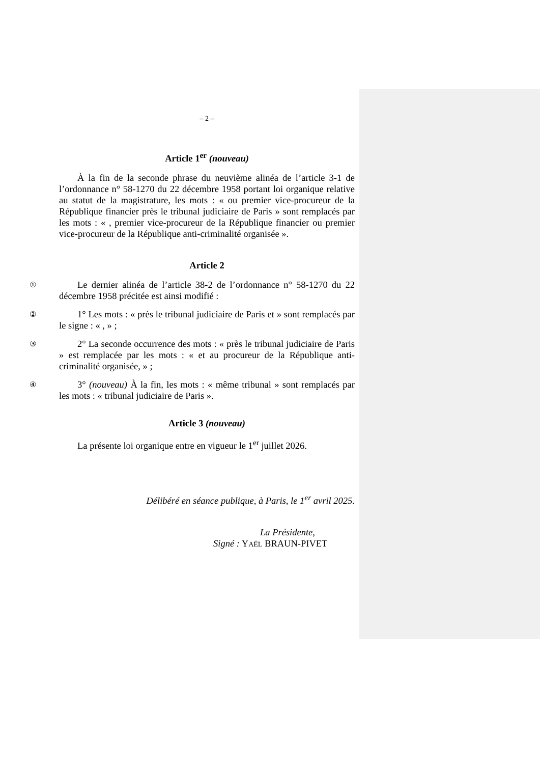– 2 –
Article 1<sup>er</sup> (nouveau)
À la fin de la seconde phrase du neuvième alinéa de l’article 3-1 de l’ordonnance n° 58-1270 du 22 décembre 1958 portant loi organique relative au statut de la magistrature, les mots : « ou premier vice-procureur de la République financier près le tribunal judiciaire de Paris » sont remplacés par les mots : « , premier vice-procureur de la République financier ou premier vice-procureur de la République anti-criminalité organisée ».
Article 2
① Le dernier alinéa de l’article 38-2 de l’ordonnance n° 58-1270 du 22 décembre 1958 précitée est ainsi modifié :
② 1° Les mots : « près le tribunal judiciaire de Paris et » sont remplacés par le signe : « , » ;
③ 2° La seconde occurrence des mots : « près le tribunal judiciaire de Paris » est remplacée par les mots : « et au procureur de la République anti-criminalité organisée, » ;
④ 3° (nouveau) À la fin, les mots : « même tribunal » sont remplacés par les mots : « tribunal judiciaire de Paris ».
Article 3 (nouveau)
La présente loi organique entre en vigueur le 1<sup>er</sup> juillet 2026.
Délibéré en séance publique, à Paris, le 1<sup>er</sup> avril 2025.
La Présidente,
Signé : YAËL BRAUN-PIVET